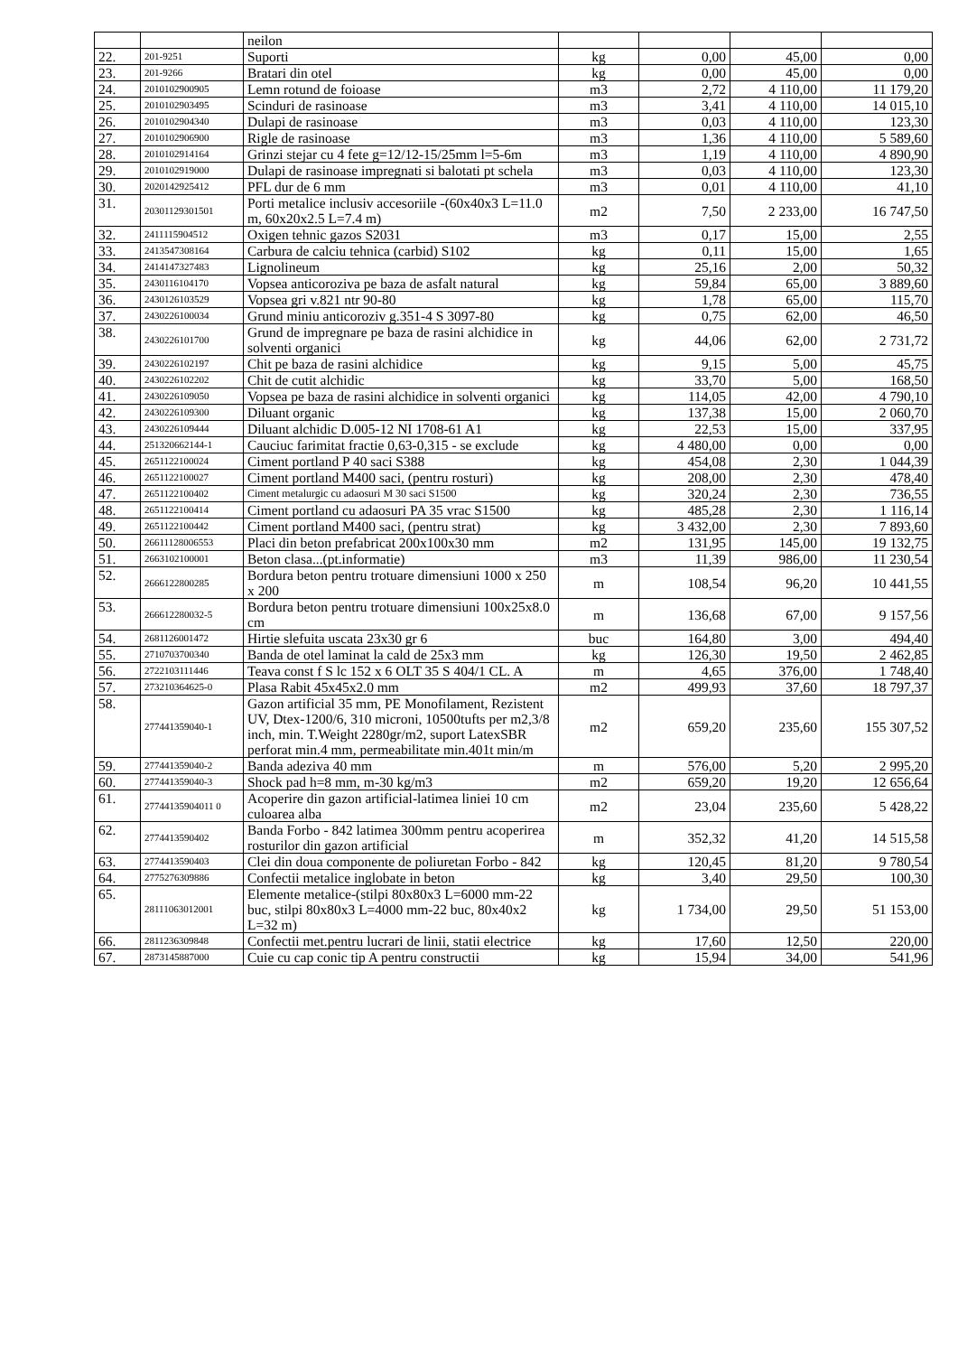| | | neilon | | | | |
| 22. | 201-9251 | Suporti | kg | 0,00 | 45,00 | 0,00 |
| 23. | 201-9266 | Bratari din otel | kg | 0,00 | 45,00 | 0,00 |
| 24. | 2010102900905 | Lemn rotund de foioase | m3 | 2,72 | 4 110,00 | 11 179,20 |
| 25. | 2010102903495 | Scinduri de rasinoase | m3 | 3,41 | 4 110,00 | 14 015,10 |
| 26. | 2010102904340 | Dulapi de rasinoase | m3 | 0,03 | 4 110,00 | 123,30 |
| 27. | 2010102906900 | Rigle de rasinoase | m3 | 1,36 | 4 110,00 | 5 589,60 |
| 28. | 2010102914164 | Grinzi stejar cu 4 fete g=12/12-15/25mm l=5-6m | m3 | 1,19 | 4 110,00 | 4 890,90 |
| 29. | 2010102919000 | Dulapi de rasinoase impregnati si balotati pt schela | m3 | 0,03 | 4 110,00 | 123,30 |
| 30. | 2020142925412 | PFL dur de 6 mm | m3 | 0,01 | 4 110,00 | 41,10 |
| 31. | 20301129301501 | Porti metalice inclusiv accesoriile -(60x40x3 L=11.0 m, 60x20x2.5 L=7.4 m) | m2 | 7,50 | 2 233,00 | 16 747,50 |
| 32. | 2411115904512 | Oxigen tehnic gazos S2031 | m3 | 0,17 | 15,00 | 2,55 |
| 33. | 2413547308164 | Carbura de calciu tehnica (carbid) S102 | kg | 0,11 | 15,00 | 1,65 |
| 34. | 2414147327483 | Lignolineum | kg | 25,16 | 2,00 | 50,32 |
| 35. | 2430116104170 | Vopsea anticoroziva pe baza de asfalt natural | kg | 59,84 | 65,00 | 3 889,60 |
| 36. | 2430126103529 | Vopsea gri v.821 ntr 90-80 | kg | 1,78 | 65,00 | 115,70 |
| 37. | 2430226100034 | Grund miniu anticoroziv g.351-4 S 3097-80 | kg | 0,75 | 62,00 | 46,50 |
| 38. | 2430226101700 | Grund de impregnare pe baza de rasini alchidice in solventi organici | kg | 44,06 | 62,00 | 2 731,72 |
| 39. | 2430226102197 | Chit pe baza de rasini alchidice | kg | 9,15 | 5,00 | 45,75 |
| 40. | 2430226102202 | Chit de cutit alchidic | kg | 33,70 | 5,00 | 168,50 |
| 41. | 2430226109050 | Vopsea pe baza de rasini alchidice in solventi organici | kg | 114,05 | 42,00 | 4 790,10 |
| 42. | 2430226109300 | Diluant organic | kg | 137,38 | 15,00 | 2 060,70 |
| 43. | 2430226109444 | Diluant alchidic D.005-12 NI 1708-61 A1 | kg | 22,53 | 15,00 | 337,95 |
| 44. | 251320662144-1 | Cauciuc farimitat fractie 0,63-0,315 - se exclude | kg | 4 480,00 | 0,00 | 0,00 |
| 45. | 2651122100024 | Ciment portland P 40 saci S388 | kg | 454,08 | 2,30 | 1 044,39 |
| 46. | 2651122100027 | Ciment portland M400 saci, (pentru rosturi) | kg | 208,00 | 2,30 | 478,40 |
| 47. | 2651122100402 | Ciment metalurgic cu adaosuri M 30 saci S1500 | kg | 320,24 | 2,30 | 736,55 |
| 48. | 2651122100414 | Ciment portland cu adaosuri PA 35 vrac S1500 | kg | 485,28 | 2,30 | 1 116,14 |
| 49. | 2651122100442 | Ciment portland M400 saci, (pentru strat) | kg | 3 432,00 | 2,30 | 7 893,60 |
| 50. | 26611128006553 | Placi din beton prefabricat 200x100x30 mm | m2 | 131,95 | 145,00 | 19 132,75 |
| 51. | 2663102100001 | Beton clasa...(pt.informatie) | m3 | 11,39 | 986,00 | 11 230,54 |
| 52. | 2666122800285 | Bordura beton pentru trotuare dimensiuni 1000 x 250 x 200 | m | 108,54 | 96,20 | 10 441,55 |
| 53. | 266612280032-5 | Bordura beton pentru trotuare dimensiuni 100x25x8.0 cm | m | 136,68 | 67,00 | 9 157,56 |
| 54. | 2681126001472 | Hirtie slefuita uscata 23x30 gr 6 | buc | 164,80 | 3,00 | 494,40 |
| 55. | 2710703700340 | Banda de otel laminat la cald de 25x3 mm | kg | 126,30 | 19,50 | 2 462,85 |
| 56. | 2722103111446 | Teava const f S lc 152 x 6 OLT 35 S 404/1 CL. A | m | 4,65 | 376,00 | 1 748,40 |
| 57. | 273210364625-0 | Plasa Rabit 45x45x2.0 mm | m2 | 499,93 | 37,60 | 18 797,37 |
| 58. | 277441359040-1 | Gazon artificial 35 mm, PE Monofilament, Rezistent UV, Dtex-1200/6, 310 microni, 10500tufts per m2,3/8 inch, min. T.Weight 2280gr/m2, suport LatexSBR perforat min.4 mm, permeabilitate min.401t min/m | m2 | 659,20 | 235,60 | 155 307,52 |
| 59. | 277441359040-2 | Banda adeziva 40 mm | m | 576,00 | 5,20 | 2 995,20 |
| 60. | 277441359040-3 | Shock pad h=8 mm, m-30 kg/m3 | m2 | 659,20 | 19,20 | 12 656,64 |
| 61. | 27744135904011 0 | Acoperire din gazon artificial-latimea liniei 10 cm culoarea alba | m2 | 23,04 | 235,60 | 5 428,22 |
| 62. | 2774413590402 | Banda Forbo - 842 latimea 300mm pentru acoperirea rosturilor din gazon artificial | m | 352,32 | 41,20 | 14 515,58 |
| 63. | 2774413590403 | Clei din doua componente de poliuretan Forbo - 842 | kg | 120,45 | 81,20 | 9 780,54 |
| 64. | 2775276309886 | Confectii metalice inglobate in beton | kg | 3,40 | 29,50 | 100,30 |
| 65. | 28111063012001 | Elemente metalice-(stilpi 80x80x3 L=6000 mm-22 buc, stilpi 80x80x3 L=4000 mm-22 buc, 80x40x2 L=32 m) | kg | 1 734,00 | 29,50 | 51 153,00 |
| 66. | 2811236309848 | Confectii met.pentru lucrari de linii, statii electrice | kg | 17,60 | 12,50 | 220,00 |
| 67. | 2873145887000 | Cuie cu cap conic tip A pentru constructii | kg | 15,94 | 34,00 | 541,96 |